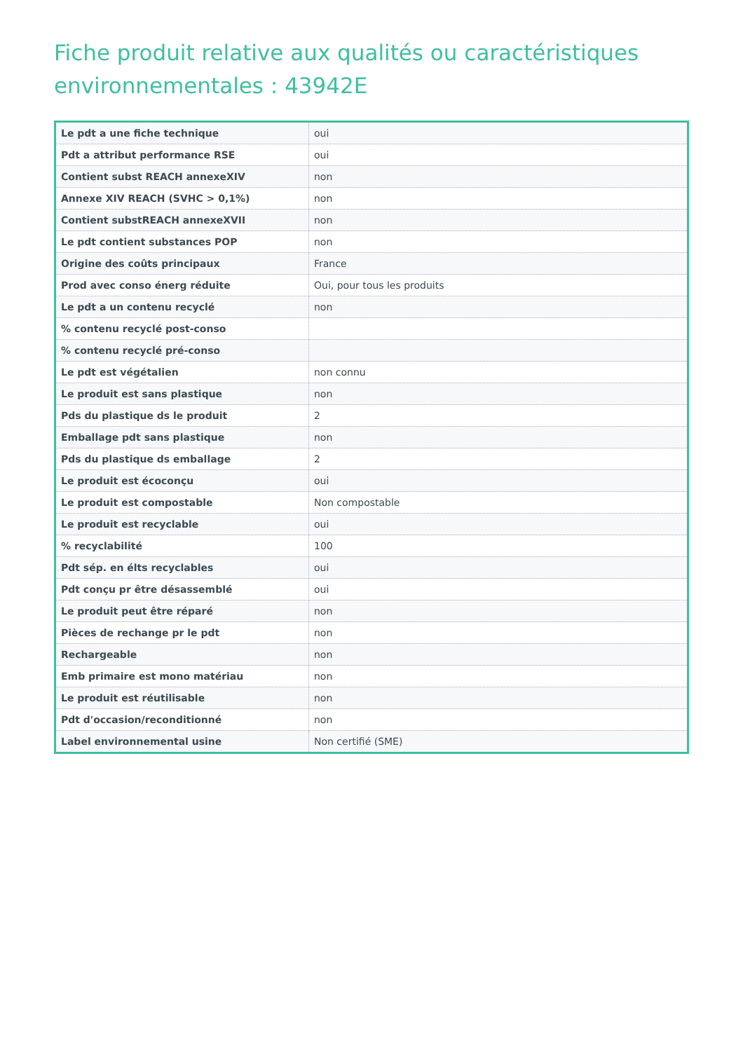Fiche produit relative aux qualités ou caractéristiques environnementales : 43942E
| Le pdt a une fiche technique | oui |
| Pdt a attribut performance RSE | oui |
| Contient subst REACH annexeXIV | non |
| Annexe XIV REACH (SVHC > 0,1%) | non |
| Contient substREACH annexeXVII | non |
| Le pdt contient substances POP | non |
| Origine des coûts principaux | France |
| Prod avec conso énerg réduite | Oui, pour tous les produits |
| Le pdt a un contenu recyclé | non |
| % contenu recyclé post-conso | |
| % contenu recyclé pré-conso | |
| Le pdt est végétalien | non connu |
| Le produit est sans plastique | non |
| Pds du plastique ds le produit | 2 |
| Emballage pdt sans plastique | non |
| Pds du plastique ds emballage | 2 |
| Le produit est écoconçu | oui |
| Le produit est compostable | Non compostable |
| Le produit est recyclable | oui |
| % recyclabilité | 100 |
| Pdt sép. en élts recyclables | oui |
| Pdt conçu pr être désassemblé | oui |
| Le produit peut être réparé | non |
| Pièces de rechange pr le pdt | non |
| Rechargeable | non |
| Emb primaire est mono matériau | non |
| Le produit est réutilisable | non |
| Pdt d'occasion/reconditionné | non |
| Label environnemental usine | Non certifié (SME) |